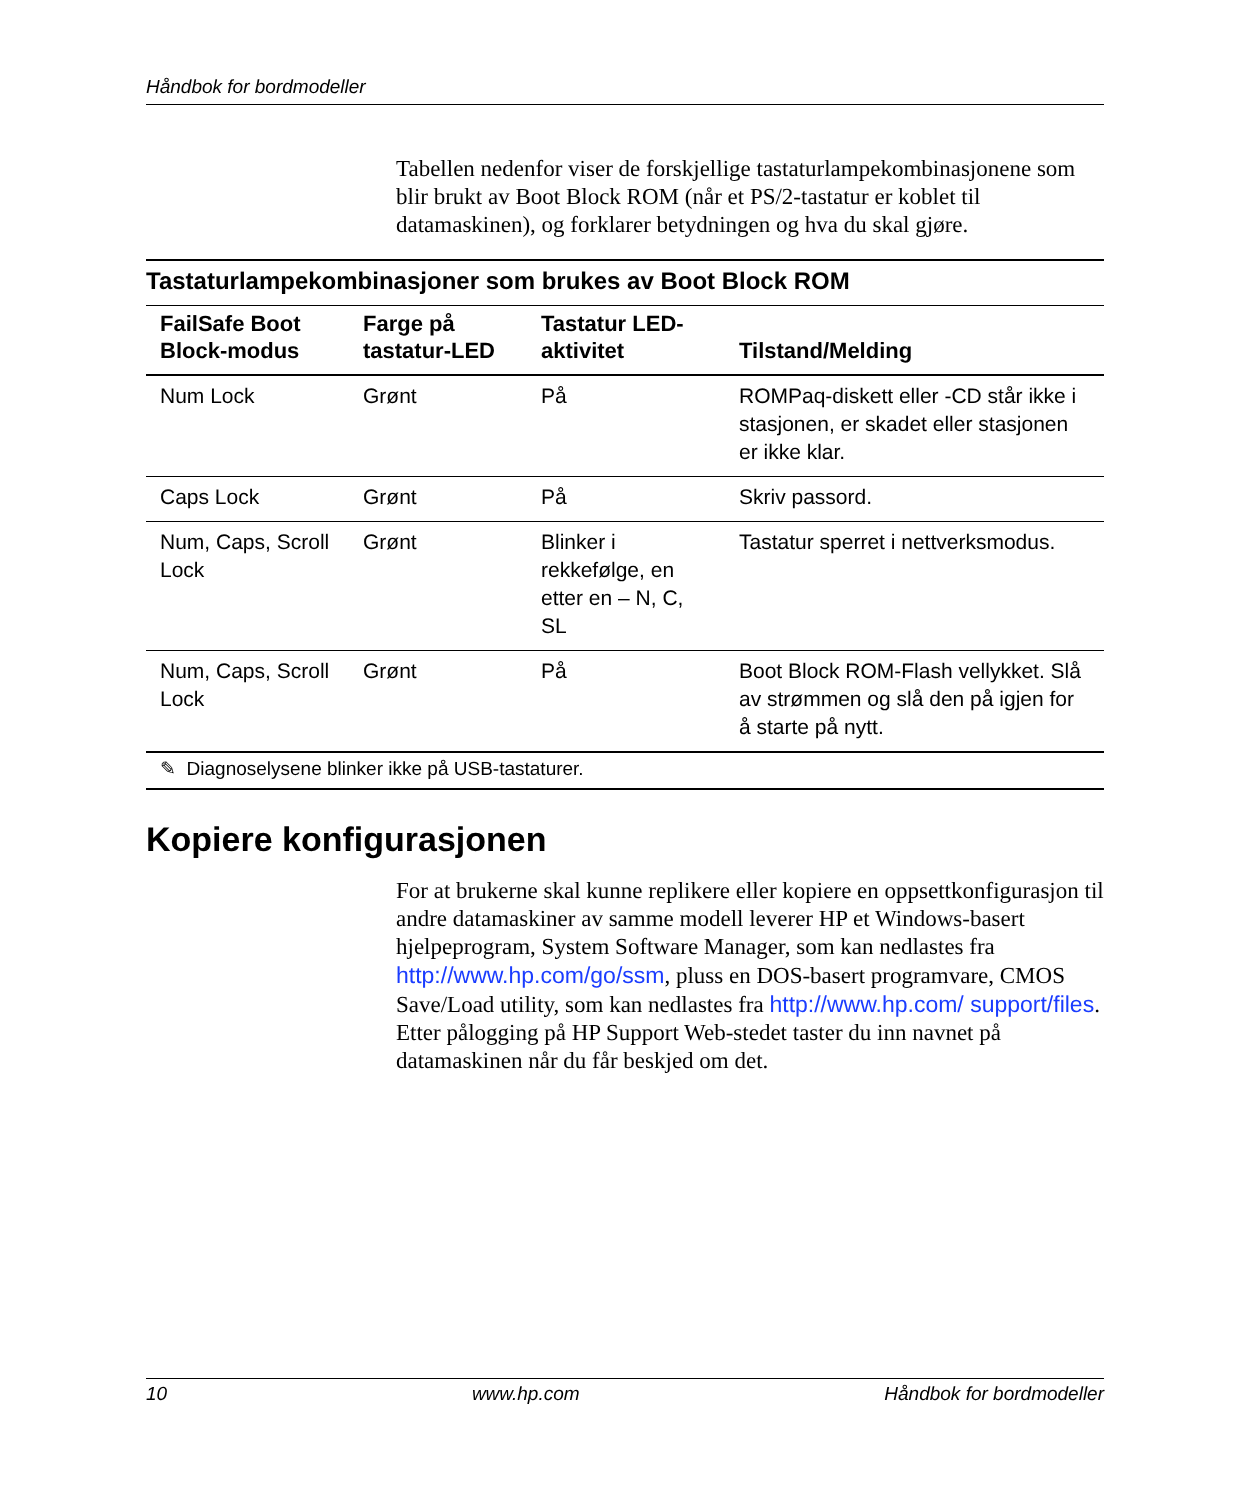Håndbok for bordmodeller
Tabellen nedenfor viser de forskjellige tastaturlampekombinasjonene som blir brukt av Boot Block ROM (når et PS/2-tastatur er koblet til datamaskinen), og forklarer betydningen og hva du skal gjøre.
Tastaturlampekombinasjoner som brukes av Boot Block ROM
| FailSafe Boot Block-modus | Farge på tastatur-LED | Tastatur LED-aktivitet | Tilstand/Melding |
| --- | --- | --- | --- |
| Num Lock | Grønt | På | ROMPaq-diskett eller -CD står ikke i stasjonen, er skadet eller stasjonen er ikke klar. |
| Caps Lock | Grønt | På | Skriv passord. |
| Num, Caps, Scroll Lock | Grønt | Blinker i rekkefølge, en etter en – N, C, SL | Tastatur sperret i nettverksmodus. |
| Num, Caps, Scroll Lock | Grønt | På | Boot Block ROM-Flash vellykket. Slå av strømmen og slå den på igjen for å starte på nytt. |
✎ Diagnoselysene blinker ikke på USB-tastaturer.
Kopiere konfigurasjonen
For at brukerne skal kunne replikere eller kopiere en oppsettkonfigurasjon til andre datamaskiner av samme modell leverer HP et Windows-basert hjelpeprogram, System Software Manager, som kan nedlastes fra http://www.hp.com/go/ssm, pluss en DOS-basert programvare, CMOS Save/Load utility, som kan nedlastes fra http://www.hp.com/ support/files. Etter pålogging på HP Support Web-stedet taster du inn navnet på datamaskinen når du får beskjed om det.
10 www.hp.com Håndbok for bordmodeller